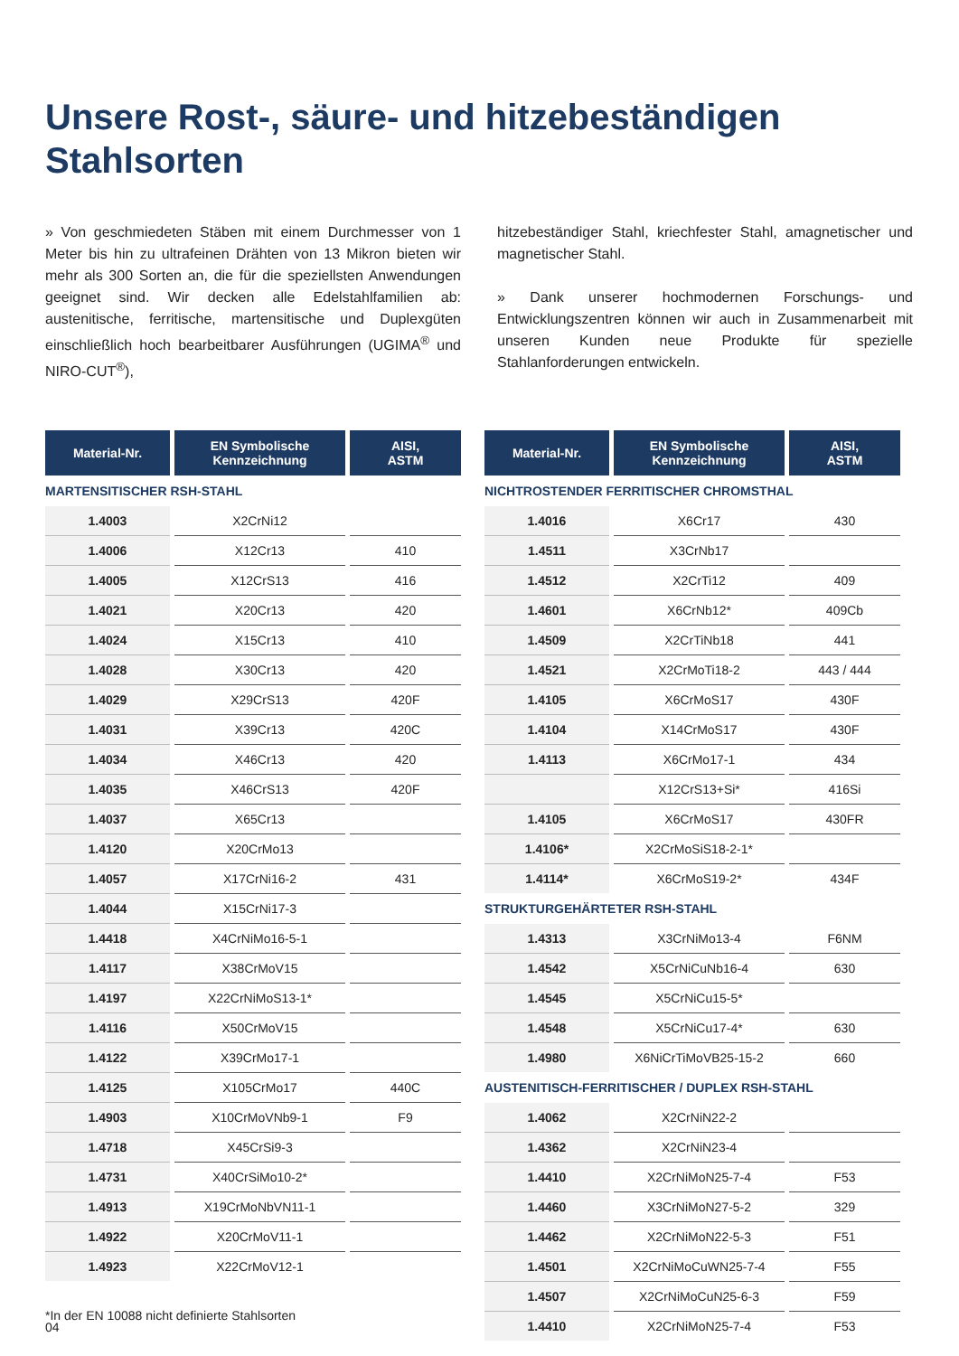Unsere Rost-, säure- und hitzebeständigen
Stahlsorten
» Von geschmiedeten Stäben mit einem Durchmesser von 1 Meter bis hin zu ultrafeinen Drähten von 13 Mikron bieten wir mehr als 300 Sorten an, die für die speziellsten Anwendungen geeignet sind. Wir decken alle Edelstahlfamilien ab: austenitische, ferritische, martensitische und Duplexgüten einschließlich hoch bearbeitbarer Ausführungen (UGIMA<sup>®</sup> und NIRO-CUT<sup>®</sup>),
hitzebeständiger Stahl, kriechfester Stahl, amagnetischer und magnetischer Stahl.
» Dank unserer hochmodernen Forschungs- und Entwicklungszentren können wir auch in Zusammenarbeit mit unseren Kunden neue Produkte für spezielle Stahlanforderungen entwickeln.
| Material-Nr. | EN Symbolische Kennzeichnung | AISI, ASTM |
| --- | --- | --- |
| MARTENSITISCHER RSH-STAHL | | |
| 1.4003 | X2CrNi12 | |
| 1.4006 | X12Cr13 | 410 |
| 1.4005 | X12CrS13 | 416 |
| 1.4021 | X20Cr13 | 420 |
| 1.4024 | X15Cr13 | 410 |
| 1.4028 | X30Cr13 | 420 |
| 1.4029 | X29CrS13 | 420F |
| 1.4031 | X39Cr13 | 420C |
| 1.4034 | X46Cr13 | 420 |
| 1.4035 | X46CrS13 | 420F |
| 1.4037 | X65Cr13 | |
| 1.4120 | X20CrMo13 | |
| 1.4057 | X17CrNi16-2 | 431 |
| 1.4044 | X15CrNi17-3 | |
| 1.4418 | X4CrNiMo16-5-1 | |
| 1.4117 | X38CrMoV15 | |
| 1.4197 | X22CrNiMoS13-1* | |
| 1.4116 | X50CrMoV15 | |
| 1.4122 | X39CrMo17-1 | |
| 1.4125 | X105CrMo17 | 440C |
| 1.4903 | X10CrMoVNb9-1 | F9 |
| 1.4718 | X45CrSi9-3 | |
| 1.4731 | X40CrSiMo10-2* | |
| 1.4913 | X19CrMoNbVN11-1 | |
| 1.4922 | X20CrMoV11-1 | |
| 1.4923 | X22CrMoV12-1 | |
*In der EN 10088 nicht definierte Stahlsorten
| Material-Nr. | EN Symbolische Kennzeichnung | AISI, ASTM |
| --- | --- | --- |
| NICHTROSTENDER FERRITISCHER CHROMSTHAL | | |
| 1.4016 | X6Cr17 | 430 |
| 1.4511 | X3CrNb17 | |
| 1.4512 | X2CrTi12 | 409 |
| 1.4601 | X6CrNb12* | 409Cb |
| 1.4509 | X2CrTiNb18 | 441 |
| 1.4521 | X2CrMoTi18-2 | 443 / 444 |
| 1.4105 | X6CrMoS17 | 430F |
| 1.4104 | X14CrMoS17 | 430F |
| 1.4113 | X6CrMo17-1 | 434 |
| | X12CrS13+Si* | 416Si |
| 1.4105 | X6CrMoS17 | 430FR |
| 1.4106* | X2CrMoSiS18-2-1* | |
| 1.4114* | X6CrMoS19-2* | 434F |
| STRUKTURGEHÄRTETER RSH-STAHL | | |
| 1.4313 | X3CrNiMo13-4 | F6NM |
| 1.4542 | X5CrNiCuNb16-4 | 630 |
| 1.4545 | X5CrNiCu15-5* | |
| 1.4548 | X5CrNiCu17-4* | 630 |
| 1.4980 | X6NiCrTiMoVB25-15-2 | 660 |
| AUSTENITISCH-FERRITISCHER / DUPLEX RSH-STAHL | | |
| 1.4062 | X2CrNiN22-2 | |
| 1.4362 | X2CrNiN23-4 | |
| 1.4410 | X2CrNiMoN25-7-4 | F53 |
| 1.4460 | X3CrNiMoN27-5-2 | 329 |
| 1.4462 | X2CrNiMoN22-5-3 | F51 |
| 1.4501 | X2CrNiMoCuWN25-7-4 | F55 |
| 1.4507 | X2CrNiMoCuN25-6-3 | F59 |
| 1.4410 | X2CrNiMoN25-7-4 | F53 |
04